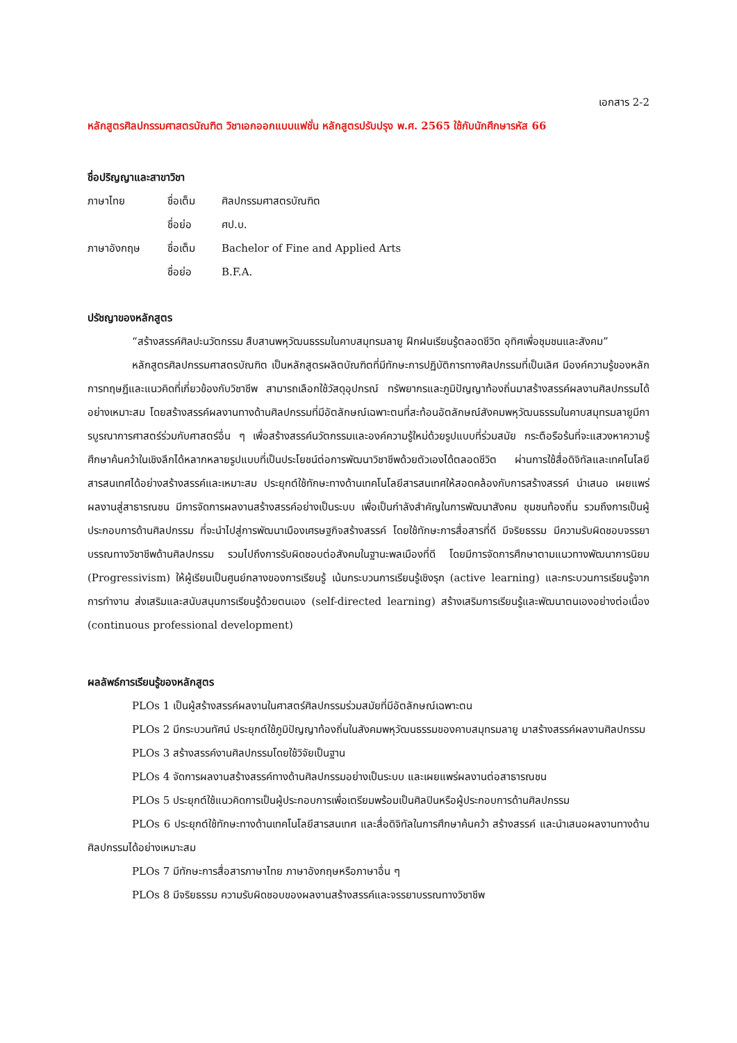เอกสาร 2-2
หลักสูตรศิลปกรรมศาสตรบัณฑิต วิชาเอกออกแบบแฟชั่น หลักสูตรปรับปรุง พ.ศ. 2565 ใช้กับนักศึกษารหัส 66
ชื่อปริญญาและสาขาวิชา
| ภาษาไทย | ชื่อเต็ม | ศิลปกรรมศาสตรบัณฑิต |
| | ชื่อย่อ | ศป.บ. |
| ภาษาอังกฤษ | ชื่อเต็ม | Bachelor of Fine and Applied Arts |
| | ชื่อย่อ | B.F.A. |
ปรัชญาของหลักสูตร
“สร้างสรรค์ศิลปะนวัตกรรม สืบสานพหุวัฒนธรรมในคาบสมุทรมลายู ฝึกฝนเรียนรู้ตลอดชีวิต อุทิศเพื่อชุมชนและสังคม”
หลักสูตรศิลปกรรมศาสตรบัณฑิต เป็นหลักสูตรผลิตบัณฑิตที่มีทักษะการปฏิบัติการทางศิลปกรรมที่เป็นเลิศ มีองค์ความรู้ของหลักการทฤษฎีและแนวคิดที่เกี่ยวข้องกับวิชาชีพ สามารถเลือกใช้วัสดุอุปกรณ์ ทรัพยากรและภูมิปัญญาท้องถิ่นมาสร้างสรรค์ผลงานศิลปกรรมได้อย่างเหมาะสม โดยสร้างสรรค์ผลงานทางด้านศิลปกรรมที่มีอัตลักษณ์เฉพาะตนที่สะท้อนอัตลักษณ์สังคมพหุวัฒนธรรมในคาบสมุทรมลายูมีการบูรณาการศาสตร์ร่วมกับศาสตร์อื่น ๆ เพื่อสร้างสรรค์นวัตกรรมและองค์ความรู้ใหม่ด้วยรูปแบบที่ร่วมสมัย กระตือรือร้นที่จะแสวงหาความรู้ ศึกษาค้นคว้าในเชิงลึกได้หลากหลายรูปแบบที่เป็นประโยชน์ต่อการพัฒนาวิชาชีพด้วยตัวเองได้ตลอดชีวิต ผ่านการใช้สื่อดิจิทัลและเทคโนโลยีสารสนเทศได้อย่างสร้างสรรค์และเหมาะสม ประยุกต์ใช้ทักษะทางด้านเทคโนโลยีสารสนเทศให้สอดคล้องกับการสร้างสรรค์ นำเสนอ เผยแพร่ ผลงานสู่สาธารณชน มีการจัดการผลงานสร้างสรรค์อย่างเป็นระบบ เพื่อเป็นกำลังสำคัญในการพัฒนาสังคม ชุมชนท้องถิ่น รวมถึงการเป็นผู้ประกอบการด้านศิลปกรรม ที่จะนำไปสู่การพัฒนาเมืองเศรษฐกิจสร้างสรรค์ โดยใช้ทักษะการสื่อสารที่ดี มีจริยธรรม มีความรับผิดชอบจรรยาบรรณทางวิชาชีพด้านศิลปกรรม รวมไปถึงการรับผิดชอบต่อสังคมในฐานะพลเมืองที่ดี โดยมีการจัดการศึกษาตามแนวทางพัฒนาการนิยม (Progressivism) ให้ผู้เรียนเป็นศูนย์กลางของการเรียนรู้ เน้นกระบวนการเรียนรู้เชิงรุก (active learning) และกระบวนการเรียนรู้จากการทำงาน ส่งเสริมและสนับสนุนการเรียนรู้ด้วยตนเอง (self-directed learning) สร้างเสริมการเรียนรู้และพัฒนาตนเองอย่างต่อเนื่อง (continuous professional development)
ผลลัพธ์การเรียนรู้ของหลักสูตร
PLOs 1 เป็นผู้สร้างสรรค์ผลงานในศาสตร์ศิลปกรรมร่วมสมัยที่มีอัตลักษณ์เฉพาะตน
PLOs 2 มีกระบวนทัศน์ ประยุกต์ใช้ภูมิปัญญาท้องถิ่นในสังคมพหุวัฒนธรรมของคาบสมุทรมลายู มาสร้างสรรค์ผลงานศิลปกรรม
PLOs 3 สร้างสรรค์งานศิลปกรรมโดยใช้วิจัยเป็นฐาน
PLOs 4 จัดการผลงานสร้างสรรค์ทางด้านศิลปกรรมอย่างเป็นระบบ และเผยแพร่ผลงานต่อสาธารณชน
PLOs 5 ประยุกต์ใช้แนวคิดการเป็นผู้ประกอบการเพื่อเตรียมพร้อมเป็นศิลปินหรือผู้ประกอบการด้านศิลปกรรม
PLOs 6 ประยุกต์ใช้ทักษะทางด้านเทคโนโลยีสารสนเทศ และสื่อดิจิทัลในการศึกษาค้นคว้า สร้างสรรค์ และนำเสนอผลงานทางด้านศิลปกรรมได้อย่างเหมาะสม
PLOs 7 มีทักษะการสื่อสารภาษาไทย ภาษาอังกฤษหรือภาษาอื่น ๆ
PLOs 8 มีจริยธรรม ความรับผิดชอบของผลงานสร้างสรรค์และจรรยาบรรณทางวิชาชีพ